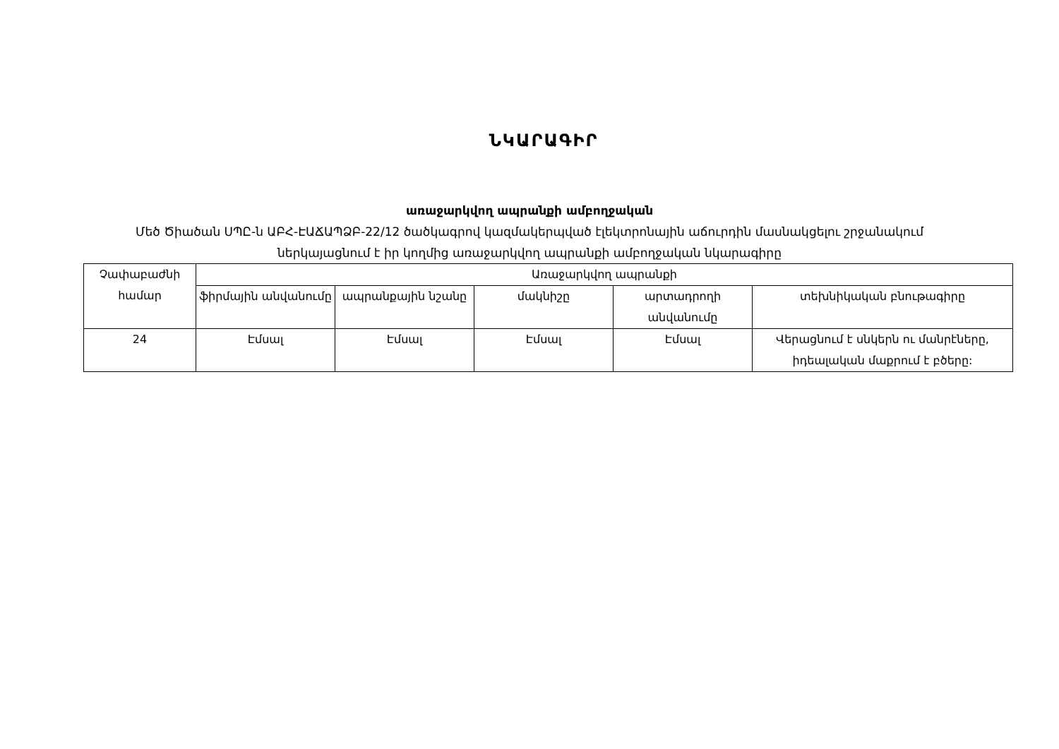ՆԿԱՐԱԳԻՐ
առաջարկվող ապրանքի ամբողջական
Մեծ Ծիածան ՍՊԸ-ն ԱԲՀ-ԷԱՃԱՊՁԲ-22/12 ծածկագրով կազմակերպված էլեկտրոնային աճուրդին մասնակցելու շրջանակում
ներկայացնում է իր կողմից առաջարկվող ապրանքի ամբողջական նկարագիրը
| Չափաբաժնի համար | Առաջարկվող ապրանքի | | | | |
| --- | --- | --- | --- | --- | --- |
| | ֆիրմային անվանումը | ապրանքային նշանը | մակնիշը | արտադրողի անվանումը | տեխնիկական բնութագիրը |
| 24 | Էմսալ | Էմսալ | Էմսալ | Էմսալ | Վերացնում է սնկերն ու մանրէները, իդեալական մաքրում է բծերը: |